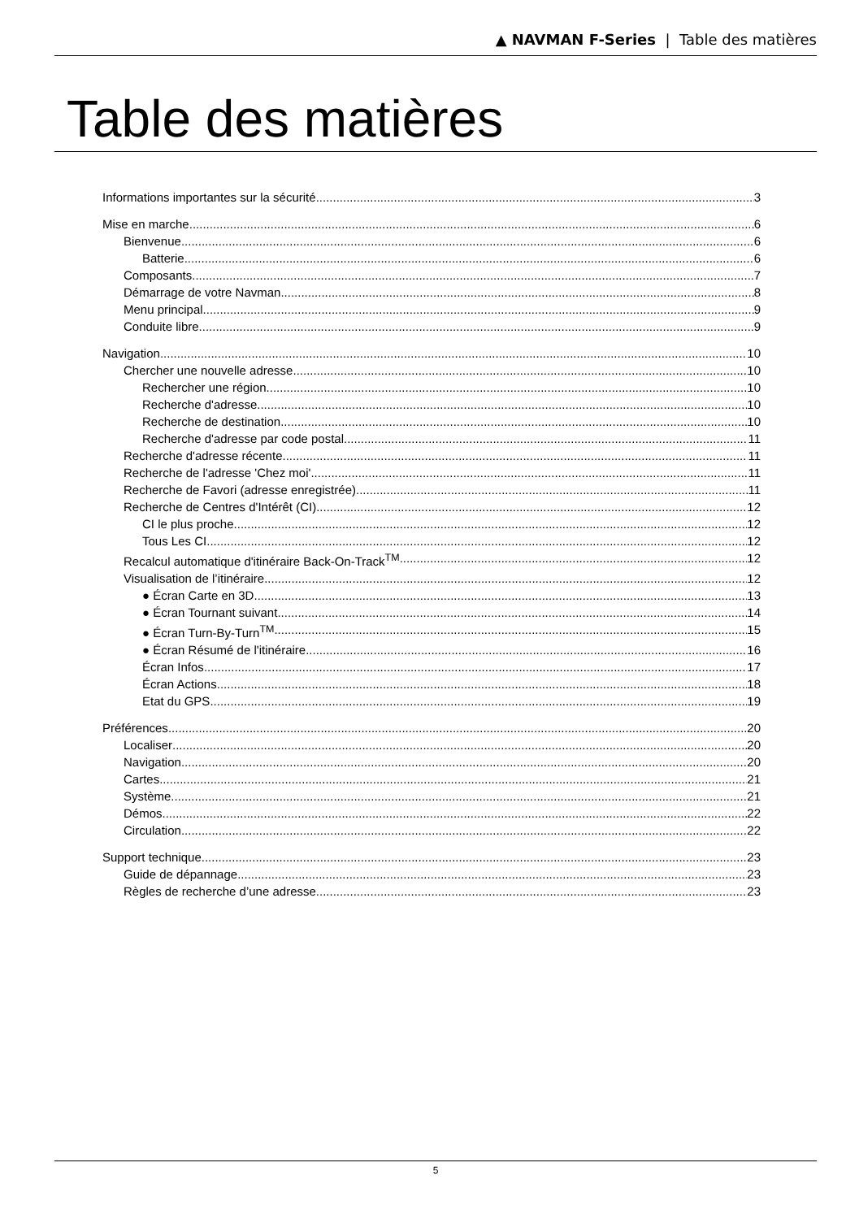▲ NAVMAN F-Series | Table des matières
Table des matières
Informations importantes sur la sécurité 3
Mise en marche 6
Bienvenue 6
Batterie 6
Composants 7
Démarrage de votre Navman 8
Menu principal 9
Conduite libre 9
Navigation 10
Chercher une nouvelle adresse 10
Rechercher une région 10
Recherche d'adresse 10
Recherche de destination 10
Recherche d'adresse par code postal 11
Recherche d'adresse récente 11
Recherche de l'adresse 'Chez moi' 11
Recherche de Favori (adresse enregistrée) 11
Recherche de Centres d'Intérêt (CI) 12
CI le plus proche 12
Tous Les CI 12
Recalcul automatique d'itinéraire Back-On-Track<sup>TM</sup> 12
Visualisation de l’itinéraire 12
● Écran Carte en 3D 13
● Écran Tournant suivant 14
● Écran Turn-By-Turn<sup>TM</sup> 15
● Écran Résumé de l'itinéraire 16
Écran Infos 17
Écran Actions 18
Etat du GPS 19
Préférences 20
Localiser 20
Navigation 20
Cartes 21
Système 21
Démos 22
Circulation 22
Support technique 23
Guide de dépannage 23
Règles de recherche d’une adresse 23
5